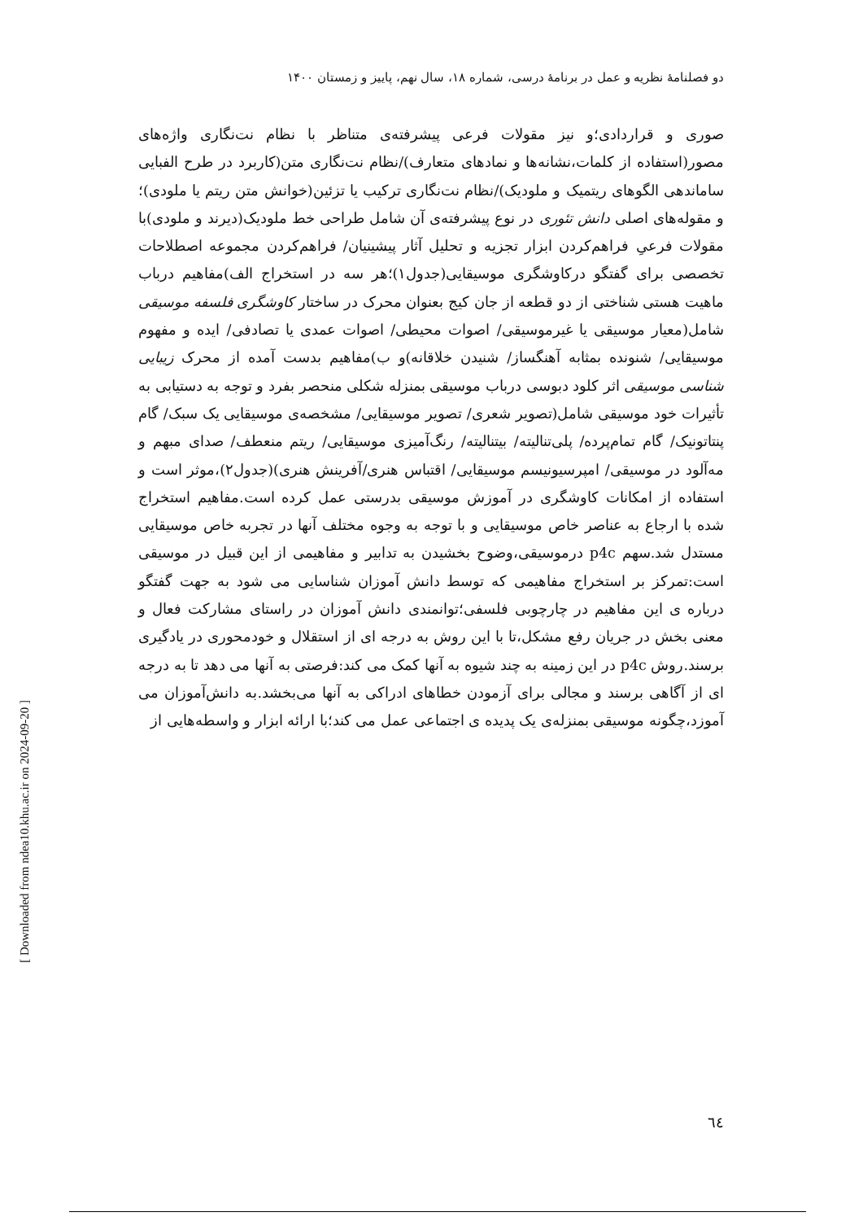دو فصلنامهٔ نظریه و عمل در برنامهٔ درسی، شماره ۱۸، سال نهم، پاییز و زمستان ۱۴۰۰
صوری و قراردادی؛و نیز مقولات فرعی پیشرفته‌ی متناظر با نظام نت‌نگاری واژه‌های مصور(استفاده از کلمات،نشانه‌ها و نمادهای متعارف)/نظام نت‌نگاری متن(کاربرد در طرح الفبایی ساماندهی الگوهای ریتمیک و ملودیک)/نظام نت‌نگاری ترکیب یا تزئین(خوانش متن ریتم یا ملودی)؛و مقوله‌های اصلی دانش تئوری در نوع پیشرفته‌ی آن شامل طراحی خط ملودیک(دیرند و ملودی)با مقولات فرعیِ فراهم‌کردن ابزار تجزیه و تحلیل آثار پیشینیان/ فراهم‌کردن مجموعه اصطلاحات تخصصی برای گفتگو درکاوشگری موسیقایی(جدول۱)؛هر سه در استخراج الف)مفاهیم درباب ماهیت هستی شناختی از دو قطعه از جان کیج بعنوان محرک در ساختار کاوشگری فلسفه موسیقی شامل(معیار موسیقی یا غیرموسیقی/ اصوات محیطی/ اصوات عمدی یا تصادفی/ ایده و مفهوم موسیقایی/ شنونده بمثابه آهنگساز/ شنیدن خلاقانه)و ب)مفاهیم بدست آمده از محرک زیبایی شناسی موسیقی اثر کلود دبوسی درباب موسیقی بمنزله شکلی منحصر بفرد و توجه به دستیابی به تأثیرات خود موسیقی شامل(تصویر شعری/ تصویر موسیقایی/ مشخصه‌ی موسیقایی یک سبک/ گام پنتاتونیک/ گام تمام‌پرده/ پلی‌تنالیته/ بیتنالیته/ رنگ‌آمیزی موسیقایی/ ریتم منعطف/ صدای مبهم و مه‌آلود در موسیقی/ امپرسیونیسم موسیقایی/ اقتباس هنری/آفرینش هنری)(جدول۲)،موثر است و استفاده از امکانات کاوشگری در آموزش موسیقی بدرستی عمل کرده است.مفاهیم استخراج شده با ارجاع به عناصر خاص موسیقایی و با توجه به وجوه مختلف آنها در تجربه خاص موسیقایی مستدل شد.سهم p4c درموسیقی،وضوح بخشیدن به تدابیر و مفاهیمی از این قبیل در موسیقی است:تمرکز بر استخراج مفاهیمی که توسط دانش آموزان شناسایی می شود به جهت گفتگو درباره ی این مفاهیم در چارچوبی فلسفی؛توانمندی دانش آموزان در راستای مشارکت فعال و معنی بخش در جریان رفع مشکل،تا با این روش به درجه ای از استقلال و خودمحوری در یادگیری برسند.روش p4c در این زمینه به چند شیوه به آنها کمک می کند:فرصتی به آنها می دهد تا به درجه ای از آگاهی برسند و مجالی برای آزمودن خطاهای ادراکی به آنها می‌بخشد.به دانش‌آموزان می آموزد،چگونه موسیقی بمنزله‌ی یک پدیده ی اجتماعی عمل می کند؛با ارائه ابزار و واسطه‌هایی از
٦٤
[ Downloaded from ndea10.khu.ac.ir on 2024-09-20 ]